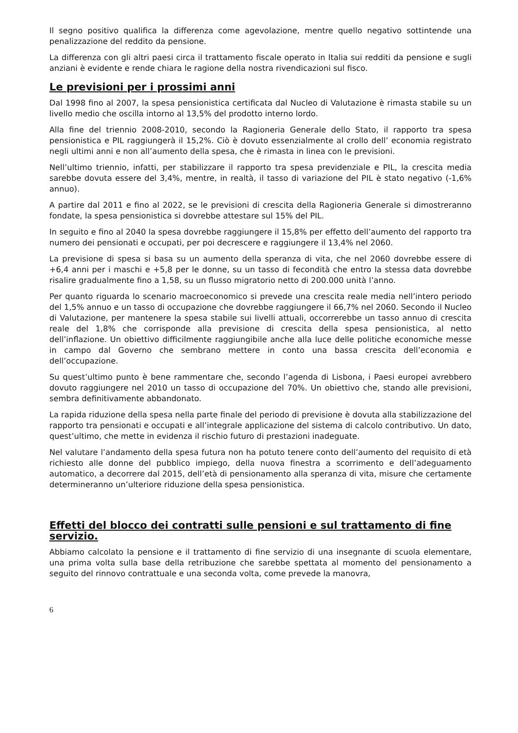Il segno positivo qualifica la differenza come agevolazione, mentre quello negativo sottintende una penalizzazione del reddito da pensione.
La differenza con gli altri paesi circa il trattamento fiscale operato in Italia sui redditi da pensione e sugli anziani è evidente e rende chiara le ragione della nostra rivendicazioni sul fisco.
Le previsioni per i prossimi anni
Dal 1998 fino al 2007, la spesa pensionistica certificata dal Nucleo di Valutazione è rimasta stabile su un livello medio che oscilla intorno al 13,5% del prodotto interno lordo.
Alla fine del triennio 2008-2010, secondo la Ragioneria Generale dello Stato, il rapporto tra spesa pensionistica e PIL raggiungerà il 15,2%. Ciò è dovuto essenzialmente al crollo dell’ economia registrato negli ultimi anni e non all’aumento della spesa, che è rimasta in linea con le previsioni.
Nell’ultimo triennio, infatti, per stabilizzare il rapporto tra spesa previdenziale e PIL, la crescita media sarebbe dovuta essere del 3,4%, mentre, in realtà, il tasso di variazione del PIL è stato negativo (-1,6% annuo).
A partire dal 2011 e fino al 2022, se le previsioni di crescita della Ragioneria Generale si dimostreranno fondate, la spesa pensionistica si dovrebbe attestare sul 15% del PIL.
In seguito e fino al 2040 la spesa dovrebbe raggiungere il 15,8% per effetto dell’aumento del rapporto tra numero dei pensionati e occupati, per poi decrescere e raggiungere il 13,4% nel 2060.
La previsione di spesa si basa su un aumento della speranza di vita, che nel 2060 dovrebbe essere di +6,4 anni per i maschi e +5,8 per le donne, su un tasso di fecondità che entro la stessa data dovrebbe risalire gradualmente fino a 1,58, su un flusso migratorio netto di 200.000 unità l’anno.
Per quanto riguarda lo scenario macroeconomico si prevede una crescita reale media nell’intero periodo del 1,5% annuo e un tasso di occupazione che dovrebbe raggiungere il 66,7% nel 2060. Secondo il Nucleo di Valutazione, per mantenere la spesa stabile sui livelli attuali, occorrerebbe un tasso annuo di crescita reale del 1,8% che corrisponde alla previsione di crescita della spesa pensionistica, al netto dell’inflazione. Un obiettivo difficilmente raggiungibile anche alla luce delle politiche economiche messe in campo dal Governo che sembrano mettere in conto una bassa crescita dell’economia e dell’occupazione.
Su quest’ultimo punto è bene rammentare che, secondo l’agenda di Lisbona, i Paesi europei avrebbero dovuto raggiungere nel 2010 un tasso di occupazione del 70%. Un obiettivo che, stando alle previsioni, sembra definitivamente abbandonato.
La rapida riduzione della spesa nella parte finale del periodo di previsione è dovuta alla stabilizzazione del rapporto tra pensionati e occupati e all’integrale applicazione del sistema di calcolo contributivo. Un dato, quest’ultimo, che mette in evidenza il rischio futuro di prestazioni inadeguate.
Nel valutare l’andamento della spesa futura non ha potuto tenere conto dell’aumento del requisito di età richiesto alle donne del pubblico impiego, della nuova finestra a scorrimento e dell’adeguamento automatico, a decorrere dal 2015, dell’età di pensionamento alla speranza di vita, misure che certamente determineranno un’ulteriore riduzione della spesa pensionistica.
Effetti del blocco dei contratti sulle pensioni e sul trattamento di fine servizio.
Abbiamo calcolato la pensione e il trattamento di fine servizio di una insegnante di scuola elementare, una prima volta sulla base della retribuzione che sarebbe spettata al momento del pensionamento a seguito del rinnovo contrattuale e una seconda volta, come prevede la manovra,
6